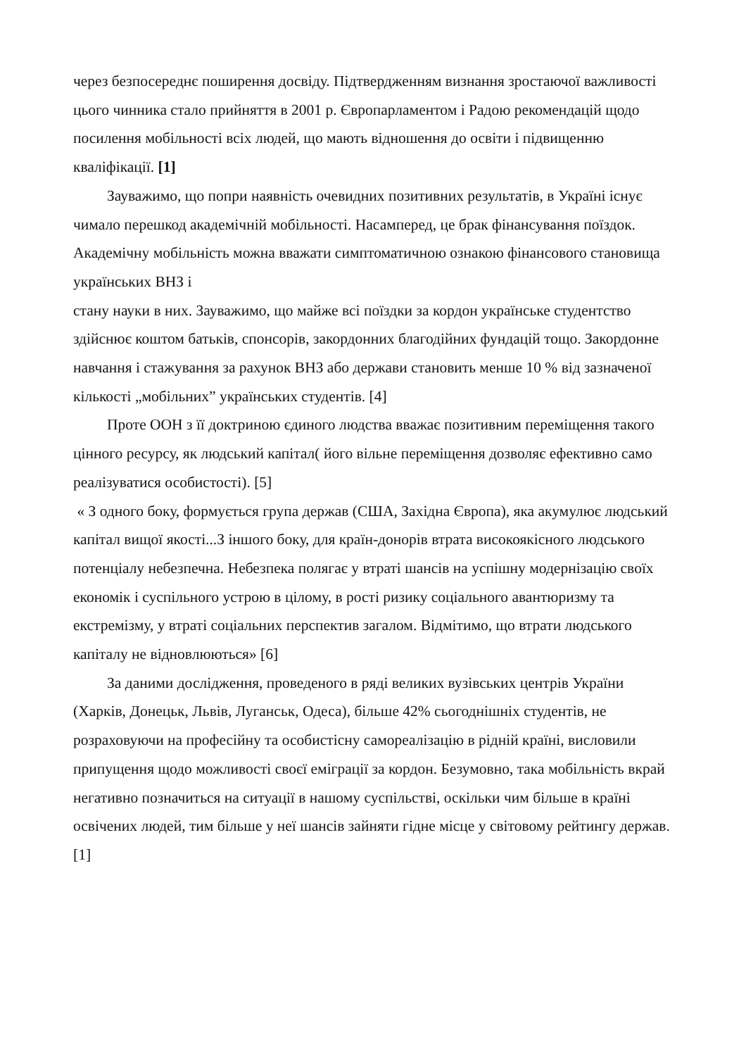через безпосереднє поширення досвіду. Підтвердженням визнання зростаючої важливості цього чинника стало прийняття в 2001 р. Європарламентом і Радою рекомендацій щодо посилення мобільності всіх людей, що мають відношення до освіти і підвищенню кваліфікації. [1]
Зауважимо, що попри наявність очевидних позитивних результатів, в Україні існує чимало перешкод академічній мобільності. Насамперед, це брак фінансування поїздок. Академічну мобільність можна вважати симптоматичною ознакою фінансового становища українських ВНЗ і
стану науки в них. Зауважимо, що майже всі поїздки за кордон українське студентство здійснює коштом батьків, спонсорів, закордонних благодійних фундацій тощо. Закордонне навчання і стажування за рахунок ВНЗ або держави становить менше 10 % від зазначеної кількості „мобільних” українських студентів. [4]
Проте ООН з її доктриною єдиного людства вважає позитивним переміщення такого цінного ресурсу, як людський капітал( його вільне переміщення дозволяє ефективно само реалізуватися особистості). [5]
« З одного боку, формується група держав (США, Західна Європа), яка акумулює людський капітал вищої якості...З іншого боку, для країн-донорів втрата високоякісного людського потенціалу небезпечна. Небезпека полягає у втраті шансів на успішну модернізацію своїх економік і суспільного устрою в цілому, в рості ризику соціального авантюризму та екстремізму, у втраті соціальних перспектив загалом. Відмітимо, що втрати людського капіталу не відновлюються» [6]
За даними дослідження, проведеного в ряді великих вузівських центрів України (Харків, Донецьк, Львів, Луганськ, Одеса), більше 42% сьогоднішніх студентів, не розраховуючи на професійну та особистісну самореалізацію в рідній країні, висловили припущення щодо можливості своєї еміграції за кордон. Безумовно, така мобільність вкрай негативно позначиться на ситуації в нашому суспільстві, оскільки чим більше в країні освічених людей, тим більше у неї шансів зайняти гідне місце у світовому рейтингу держав. [1]